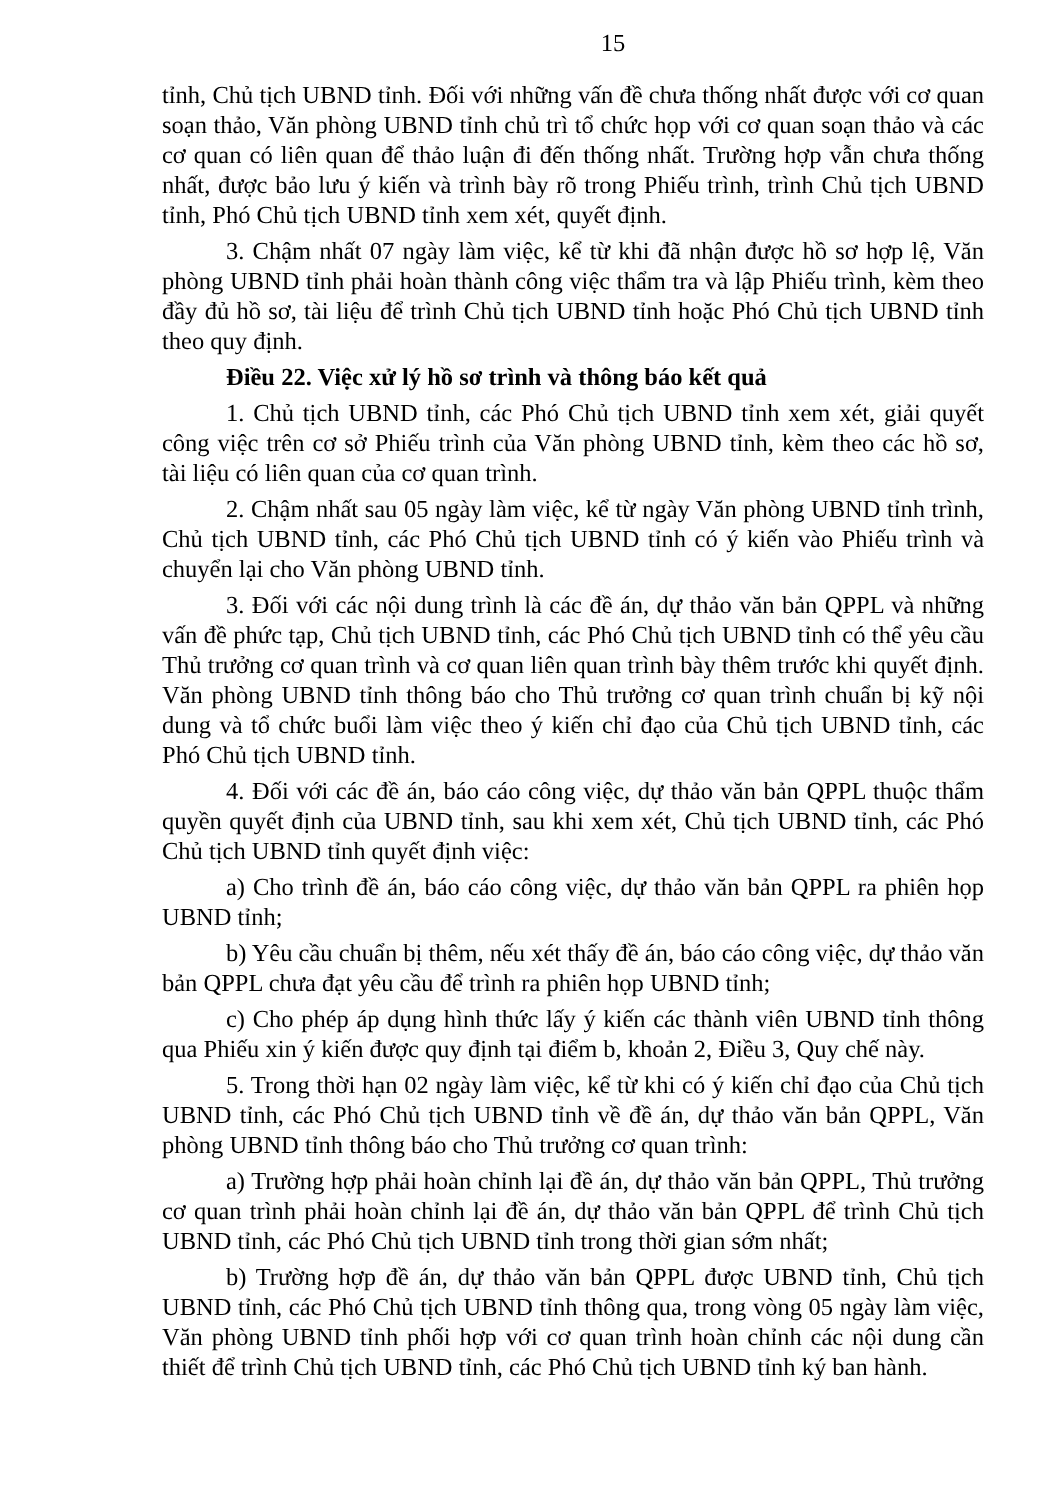15
tỉnh, Chủ tịch UBND tỉnh. Đối với những vấn đề chưa thống nhất được với cơ quan soạn thảo, Văn phòng UBND tỉnh chủ trì tổ chức họp với cơ quan soạn thảo và các cơ quan có liên quan để thảo luận đi đến thống nhất. Trường hợp vẫn chưa thống nhất, được bảo lưu ý kiến và trình bày rõ trong Phiếu trình, trình Chủ tịch UBND tỉnh, Phó Chủ tịch UBND tỉnh xem xét, quyết định.
3. Chậm nhất 07 ngày làm việc, kể từ khi đã nhận được hồ sơ hợp lệ, Văn phòng UBND tỉnh phải hoàn thành công việc thẩm tra và lập Phiếu trình, kèm theo đầy đủ hồ sơ, tài liệu để trình Chủ tịch UBND tỉnh hoặc Phó Chủ tịch UBND tỉnh theo quy định.
Điều 22. Việc xử lý hồ sơ trình và thông báo kết quả
1. Chủ tịch UBND tỉnh, các Phó Chủ tịch UBND tỉnh xem xét, giải quyết công việc trên cơ sở Phiếu trình của Văn phòng UBND tỉnh, kèm theo các hồ sơ, tài liệu có liên quan của cơ quan trình.
2. Chậm nhất sau 05 ngày làm việc, kể từ ngày Văn phòng UBND tỉnh trình, Chủ tịch UBND tỉnh, các Phó Chủ tịch UBND tỉnh có ý kiến vào Phiếu trình và chuyển lại cho Văn phòng UBND tỉnh.
3. Đối với các nội dung trình là các đề án, dự thảo văn bản QPPL và những vấn đề phức tạp, Chủ tịch UBND tỉnh, các Phó Chủ tịch UBND tỉnh có thể yêu cầu Thủ trưởng cơ quan trình và cơ quan liên quan trình bày thêm trước khi quyết định. Văn phòng UBND tỉnh thông báo cho Thủ trưởng cơ quan trình chuẩn bị kỹ nội dung và tổ chức buổi làm việc theo ý kiến chỉ đạo của Chủ tịch UBND tỉnh, các Phó Chủ tịch UBND tỉnh.
4. Đối với các đề án, báo cáo công việc, dự thảo văn bản QPPL thuộc thẩm quyền quyết định của UBND tỉnh, sau khi xem xét, Chủ tịch UBND tỉnh, các Phó Chủ tịch UBND tỉnh quyết định việc:
a) Cho trình đề án, báo cáo công việc, dự thảo văn bản QPPL ra phiên họp UBND tỉnh;
b) Yêu cầu chuẩn bị thêm, nếu xét thấy đề án, báo cáo công việc, dự thảo văn bản QPPL chưa đạt yêu cầu để trình ra phiên họp UBND tỉnh;
c) Cho phép áp dụng hình thức lấy ý kiến các thành viên UBND tỉnh thông qua Phiếu xin ý kiến được quy định tại điểm b, khoản 2, Điều 3, Quy chế này.
5. Trong thời hạn 02 ngày làm việc, kể từ khi có ý kiến chỉ đạo của Chủ tịch UBND tỉnh, các Phó Chủ tịch UBND tỉnh về đề án, dự thảo văn bản QPPL, Văn phòng UBND tỉnh thông báo cho Thủ trưởng cơ quan trình:
a) Trường hợp phải hoàn chỉnh lại đề án, dự thảo văn bản QPPL, Thủ trưởng cơ quan trình phải hoàn chỉnh lại đề án, dự thảo văn bản QPPL để trình Chủ tịch UBND tỉnh, các Phó Chủ tịch UBND tỉnh trong thời gian sớm nhất;
b) Trường hợp đề án, dự thảo văn bản QPPL được UBND tỉnh, Chủ tịch UBND tỉnh, các Phó Chủ tịch UBND tỉnh thông qua, trong vòng 05 ngày làm việc, Văn phòng UBND tỉnh phối hợp với cơ quan trình hoàn chỉnh các nội dung cần thiết để trình Chủ tịch UBND tỉnh, các Phó Chủ tịch UBND tỉnh ký ban hành.